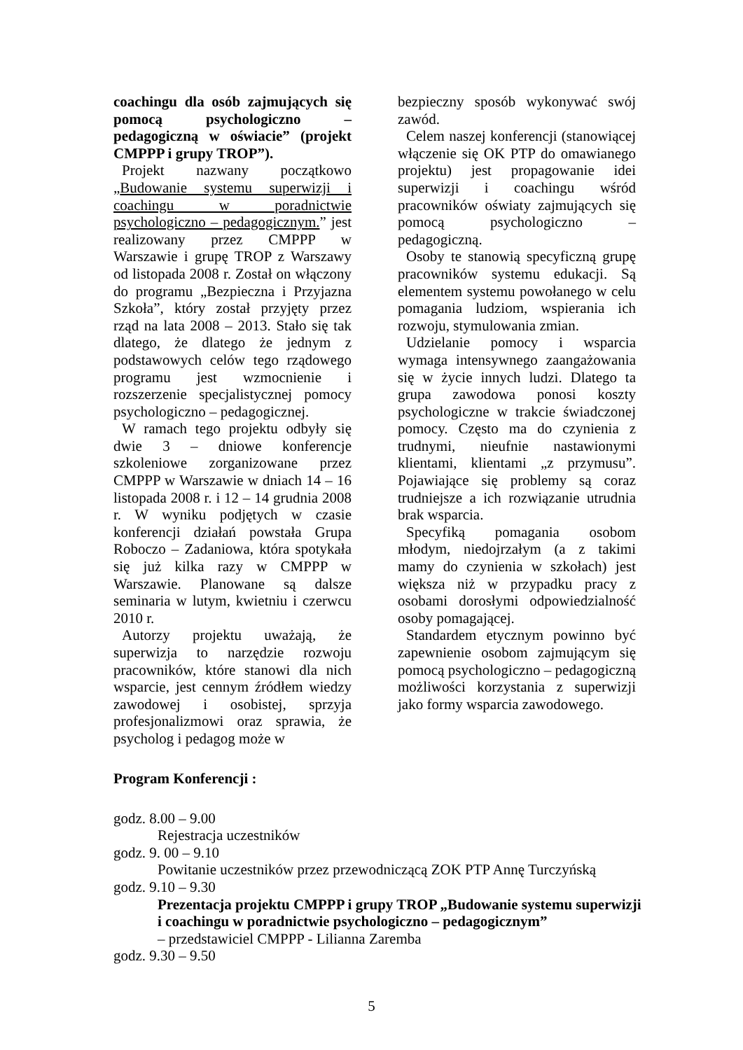coachingu dla osób zajmujących się pomocą psychologiczno – pedagogiczną w oświacie” (projekt CMPPP i grupy TROP”).
Projekt nazwany początkowo „Budowanie systemu superwizji i coachingu w poradnictwie psychologiczno – pedagogicznym.” jest realizowany przez CMPPP w Warszawie i grupę TROP z Warszawy od listopada 2008 r. Został on włączony do programu „Bezpieczna i Przyjazna Szkoła”, który został przyjęty przez rząd na lata 2008 – 2013. Stało się tak dlatego, że dlatego że jednym z podstawowych celów tego rządowego programu jest wzmocnienie i rozszerzenie specjalistycznej pomocy psychologiczno – pedagogicznej.
W ramach tego projektu odbyły się dwie 3 – dniowe konferencje szkoleniowe zorganizowane przez CMPPP w Warszawie w dniach 14 – 16 listopada 2008 r. i 12 – 14 grudnia 2008 r. W wyniku podjętych w czasie konferencji działań powstała Grupa Roboczo – Zadaniowa, która spotykała się już kilka razy w CMPPP w Warszawie. Planowane są dalsze seminaria w lutym, kwietniu i czerwcu 2010 r.
Autorzy projektu uważają, że superwizja to narzędzie rozwoju pracowników, które stanowi dla nich wsparcie, jest cennym źródłem wiedzy zawodowej i osobistej, sprzyja profesjonalizmowi oraz sprawia, że psycholog i pedagog może w
bezpieczny sposób wykonywać swój zawód.
Celem naszej konferencji (stanowiącej włączenie się OK PTP do omawianego projektu) jest propagowanie idei superwizji i coachingu wśród pracowników oświaty zajmujących się pomocą psychologiczno – pedagogiczną.
Osoby te stanowią specyficzną grupę pracowników systemu edukacji. Są elementem systemu powołanego w celu pomagania ludziom, wspierania ich rozwoju, stymulowania zmian.
Udzielanie pomocy i wsparcia wymaga intensywnego zaangażowania się w życie innych ludzi. Dlatego ta grupa zawodowa ponosi koszty psychologiczne w trakcie świadczonej pomocy. Często ma do czynienia z trudnymi, nieufnie nastawionymi klientami, klientami „z przymusu”. Pojawiające się problemy są coraz trudniejsze a ich rozwiązanie utrudnia brak wsparcia.
Specyfiką pomagania osobom młodym, niedojrzałym (a z takimi mamy do czynienia w szkołach) jest większa niż w przypadku pracy z osobami dorosłymi odpowiedzialność osoby pomagającej.
Standardem etycznym powinno być zapewnienie osobom zajmującym się pomocą psychologiczno – pedagogiczną możliwości korzystania z superwizji jako formy wsparcia zawodowego.
Program Konferencji :
godz. 8.00 – 9.00
Rejestracja uczestników
godz. 9. 00 – 9.10
Powitanie uczestników przez przewodniczącą ZOK PTP Annę Turczyńską
godz. 9.10 – 9.30
Prezentacja projektu CMPPP i grupy TROP „Budowanie systemu superwizji i coachingu w poradnictwie psychologiczno – pedagogicznym”
– przedstawiciel CMPPP - Lilianna Zaremba
godz. 9.30 – 9.50
5